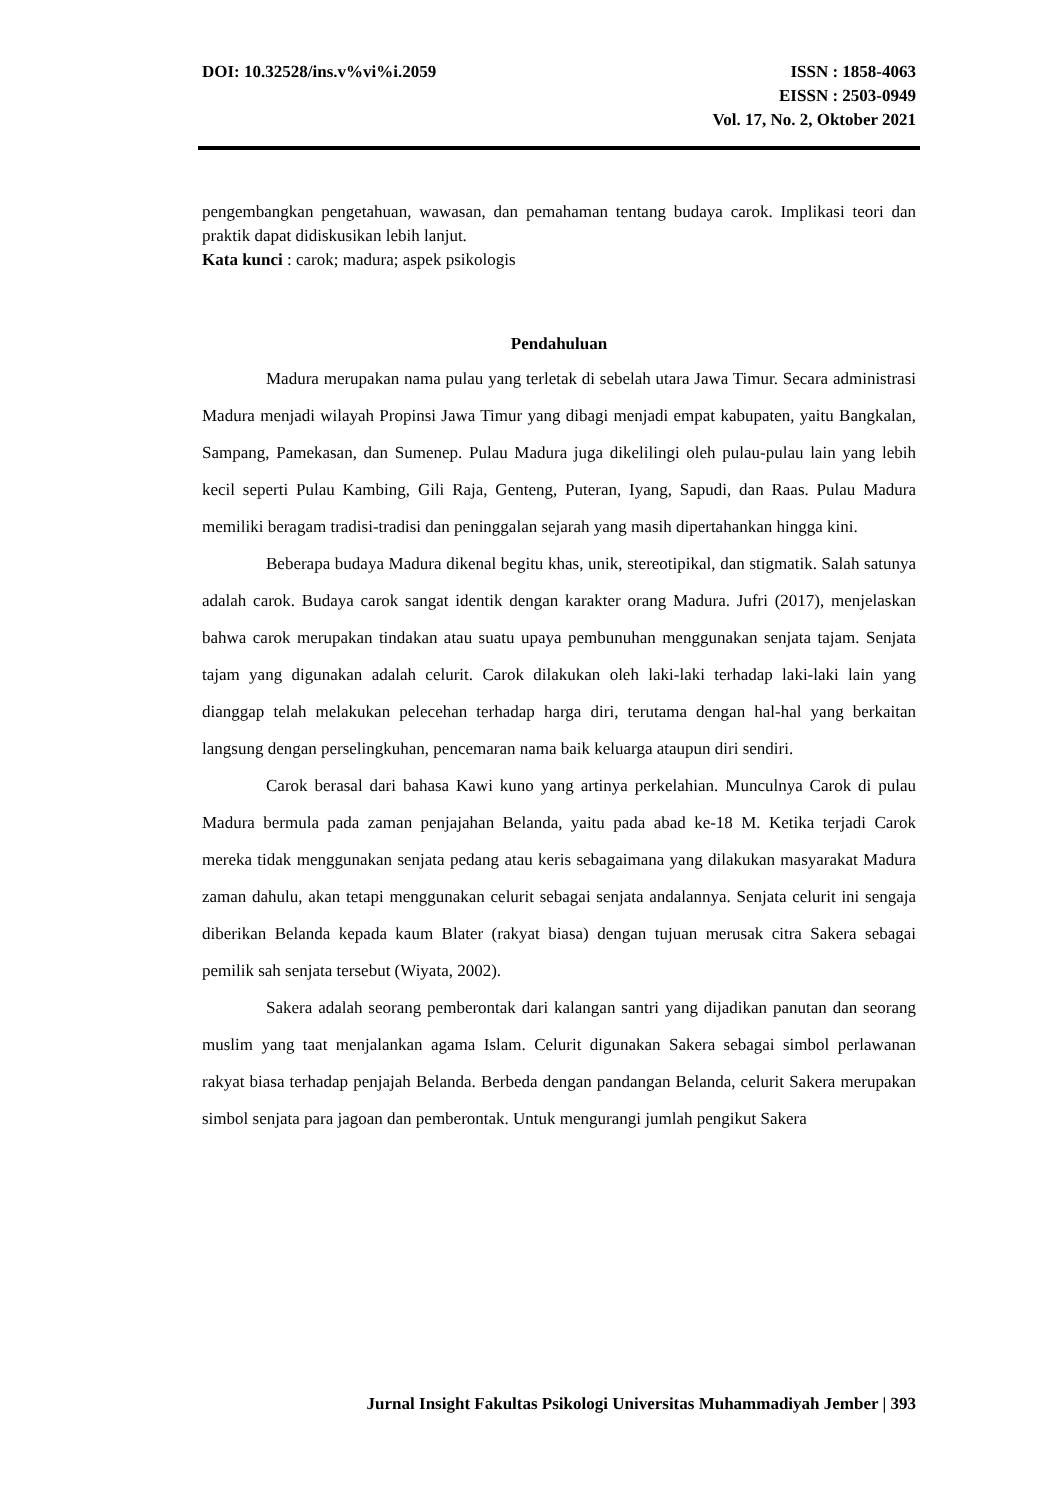DOI: 10.32528/ins.v%vi%i.2059 ISSN : 1858-4063
EISSN : 2503-0949
Vol. 17, No. 2, Oktober 2021
pengembangkan pengetahuan, wawasan, dan pemahaman tentang budaya carok. Implikasi teori dan praktik dapat didiskusikan lebih lanjut.
Kata kunci : carok; madura; aspek psikologis
Pendahuluan
Madura merupakan nama pulau yang terletak di sebelah utara Jawa Timur. Secara administrasi Madura menjadi wilayah Propinsi Jawa Timur yang dibagi menjadi empat kabupaten, yaitu Bangkalan, Sampang, Pamekasan, dan Sumenep. Pulau Madura juga dikelilingi oleh pulau-pulau lain yang lebih kecil seperti Pulau Kambing, Gili Raja, Genteng, Puteran, Iyang, Sapudi, dan Raas. Pulau Madura memiliki beragam tradisi-tradisi dan peninggalan sejarah yang masih dipertahankan hingga kini.
Beberapa budaya Madura dikenal begitu khas, unik, stereotipikal, dan stigmatik. Salah satunya adalah carok. Budaya carok sangat identik dengan karakter orang Madura. Jufri (2017), menjelaskan bahwa carok merupakan tindakan atau suatu upaya pembunuhan menggunakan senjata tajam. Senjata tajam yang digunakan adalah celurit. Carok dilakukan oleh laki-laki terhadap laki-laki lain yang dianggap telah melakukan pelecehan terhadap harga diri, terutama dengan hal-hal yang berkaitan langsung dengan perselingkuhan, pencemaran nama baik keluarga ataupun diri sendiri.
Carok berasal dari bahasa Kawi kuno yang artinya perkelahian. Munculnya Carok di pulau Madura bermula pada zaman penjajahan Belanda, yaitu pada abad ke-18 M. Ketika terjadi Carok mereka tidak menggunakan senjata pedang atau keris sebagaimana yang dilakukan masyarakat Madura zaman dahulu, akan tetapi menggunakan celurit sebagai senjata andalannya. Senjata celurit ini sengaja diberikan Belanda kepada kaum Blater (rakyat biasa) dengan tujuan merusak citra Sakera sebagai pemilik sah senjata tersebut (Wiyata, 2002).
Sakera adalah seorang pemberontak dari kalangan santri yang dijadikan panutan dan seorang muslim yang taat menjalankan agama Islam. Celurit digunakan Sakera sebagai simbol perlawanan rakyat biasa terhadap penjajah Belanda. Berbeda dengan pandangan Belanda, celurit Sakera merupakan simbol senjata para jagoan dan pemberontak. Untuk mengurangi jumlah pengikut Sakera
Jurnal Insight Fakultas Psikologi Universitas Muhammadiyah Jember | 393